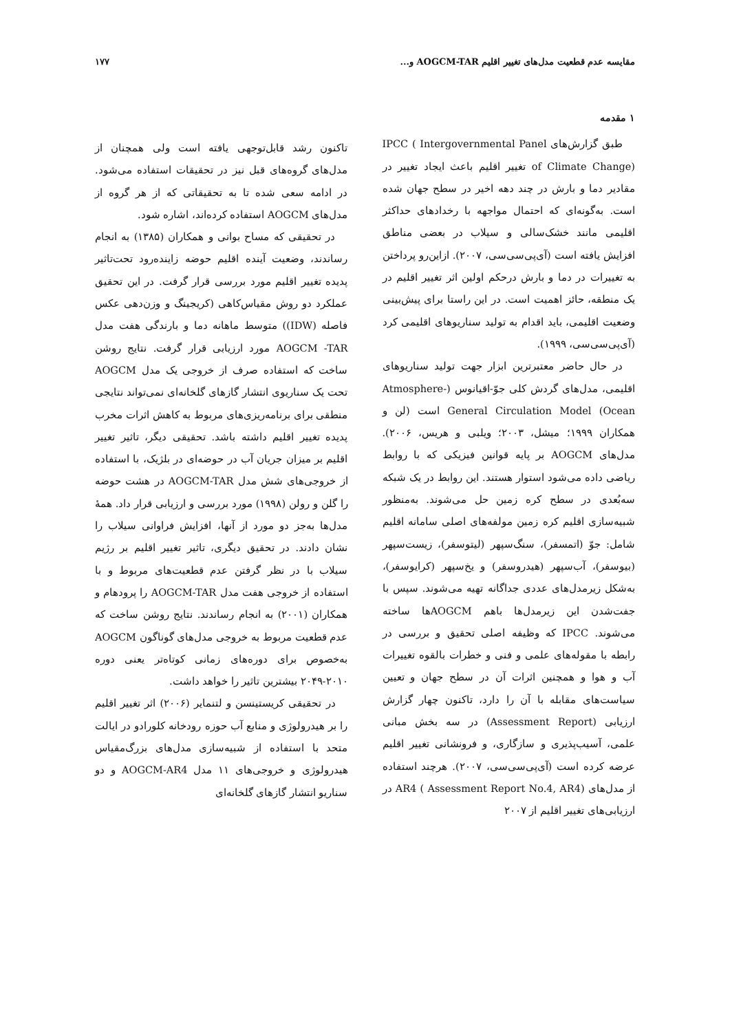مقایسه عدم قطعیت مدل‌های تغییر اقلیم AOGCM-TAR و... ۱۷۷
۱ مقدمه
طبق گزارش‌های IPCC ( Intergovernmental Panel of Climate Change) تغییر اقلیم باعث ایجاد تغییر در مقادیر دما و بارش در چند دهه اخیر در سطح جهان شده است. به‌گونه‌ای که احتمال مواجهه با رخدادهای حداکثر اقلیمی مانند خشک‌سالی و سیلاب در بعضی مناطق افزایش یافته است (آی‌پی‌سی‌سی، ۲۰۰۷). ازاین‌رو پرداختن به تغییرات در دما و بارش درحکم اولین اثر تغییر اقلیم در یک منطقه، حائز اهمیت است. در این راستا برای پیش‌بینی وضعیت اقلیمی، باید اقدام به تولید سناریوهای اقلیمی کرد (آی‌پی‌سی‌سی، ۱۹۹۹).
در حال حاضر معتبرترین ابزار جهت تولید سناریوهای اقلیمی، مدل‌های گردش کلی جوّ-اقیانوس (Atmosphere-Ocean) General Circulation Model است (لن و همکاران ۱۹۹۹؛ میشل، ۲۰۰۳؛ ویلبی و هریس، ۲۰۰۶). مدل‌های AOGCM بر پایه قوانین فیزیکی که با روابط ریاضی داده می‌شود استوار هستند. این روابط در یک شبکه سه‌بُعدی در سطح کره زمین حل می‌شوند. به‌منظور شبیه‌سازی اقلیم کره زمین مولفه‌های اصلی سامانه اقلیم شامل: جوّ (اتمسفر)، سنگ‌سپهر (لیتوسفر)، زیست‌سپهر (بیوسفر)، آب‌سپهر (هیدروسفر) و یخ‌سپهر (کرایوسفر)، به‌شکل زیرمدل‌های عددی جداگانه تهیه می‌شوند. سپس با جفت‌شدن این زیرمدل‌ها باهم AOGCMها ساخته می‌شوند. IPCC که وظیفه اصلی تحقیق و بررسی در رابطه با مقوله‌های علمی و فنی و خطرات بالقوه تغییرات آب و هوا و همچنین اثرات آن در سطح جهان و تعیین سیاست‌های مقابله با آن را دارد، تاکنون چهار گزارش ارزیابی (Assessment Report) در سه بخش مبانی علمی، آسیب‌پذیری و سازگاری، و فرونشانی تغییر اقلیم عرضه کرده است (آی‌پی‌سی‌سی، ۲۰۰۷). هرچند استفاده از مدل‌های AR4 ( Assessment Report No.4, AR4) در ارزیابی‌های تغییر اقلیم از ۲۰۰۷
تاکنون رشد قابل‌توجهی یافته است ولی همچنان از مدل‌های گروه‌های قبل نیز در تحقیقات استفاده می‌شود. در ادامه سعی شده تا به تحقیقاتی که از هر گروه از مدل‌های AOGCM استفاده کرده‌اند، اشاره شود.
در تحقیقی که مساح بوانی و همکاران (۱۳۸۵) به انجام رساندند، وضعیت آینده اقلیم حوضه زاینده‌رود تحت‌تاثیر پدیده تغییر اقلیم مورد بررسی قرار گرفت. در این تحقیق عملکرد دو روش مقیاس‌کاهی (کریجینگ و وزن‌دهی عکس فاصله (IDW)) متوسط ماهانه دما و بارندگی هفت مدل AOGCM -TAR مورد ارزیابی قرار گرفت. نتایج روشن ساخت که استفاده صرف از خروجی یک مدل AOGCM تحت یک سناریوی انتشار گازهای گلخانه‌ای نمی‌تواند نتایجی منطقی برای برنامه‌ریزی‌های مربوط به کاهش اثرات مخرب پدیده تغییر اقلیم داشته باشد. تحقیقی دیگر، تاثیر تغییر اقلیم بر میزان جریان آب در حوضه‌ای در بلژیک، با استفاده از خروجی‌های شش مدل AOGCM-TAR در هشت حوضه را گلن و رولن (۱۹۹۸) مورد بررسی و ارزیابی قرار داد. همهٔ مدل‌ها به‌جز دو مورد از آنها، افزایش فراوانی سیلاب را نشان دادند. در تحقیق دیگری، تاثیر تغییر اقلیم بر رژیم سیلاب با در نظر گرفتن عدم قطعیت‌های مربوط و با استفاده از خروجی هفت مدل AOGCM-TAR را پرودهام و همکاران (۲۰۰۱) به انجام رساندند. نتایج روشن ساخت که عدم قطعیت مربوط به خروجی مدل‌های گوناگون AOGCM به‌خصوص برای دوره‌های زمانی کوتاه‌تر یعنی دوره ۲۰۱۰-۲۰۴۹ بیشترین تاثیر را خواهد داشت.
در تحقیقی کریستینسن و لتنمایر (۲۰۰۶) اثر تغییر اقلیم را بر هیدرولوژی و منابع آب حوزه رودخانه کلورادو در ایالت متحد با استفاده از شبیه‌سازی مدل‌های بزرگ‌مقیاس هیدرولوژی و خروجی‌های ۱۱ مدل AOGCM-AR4 و دو سناریو انتشار گازهای گلخانه‌ای